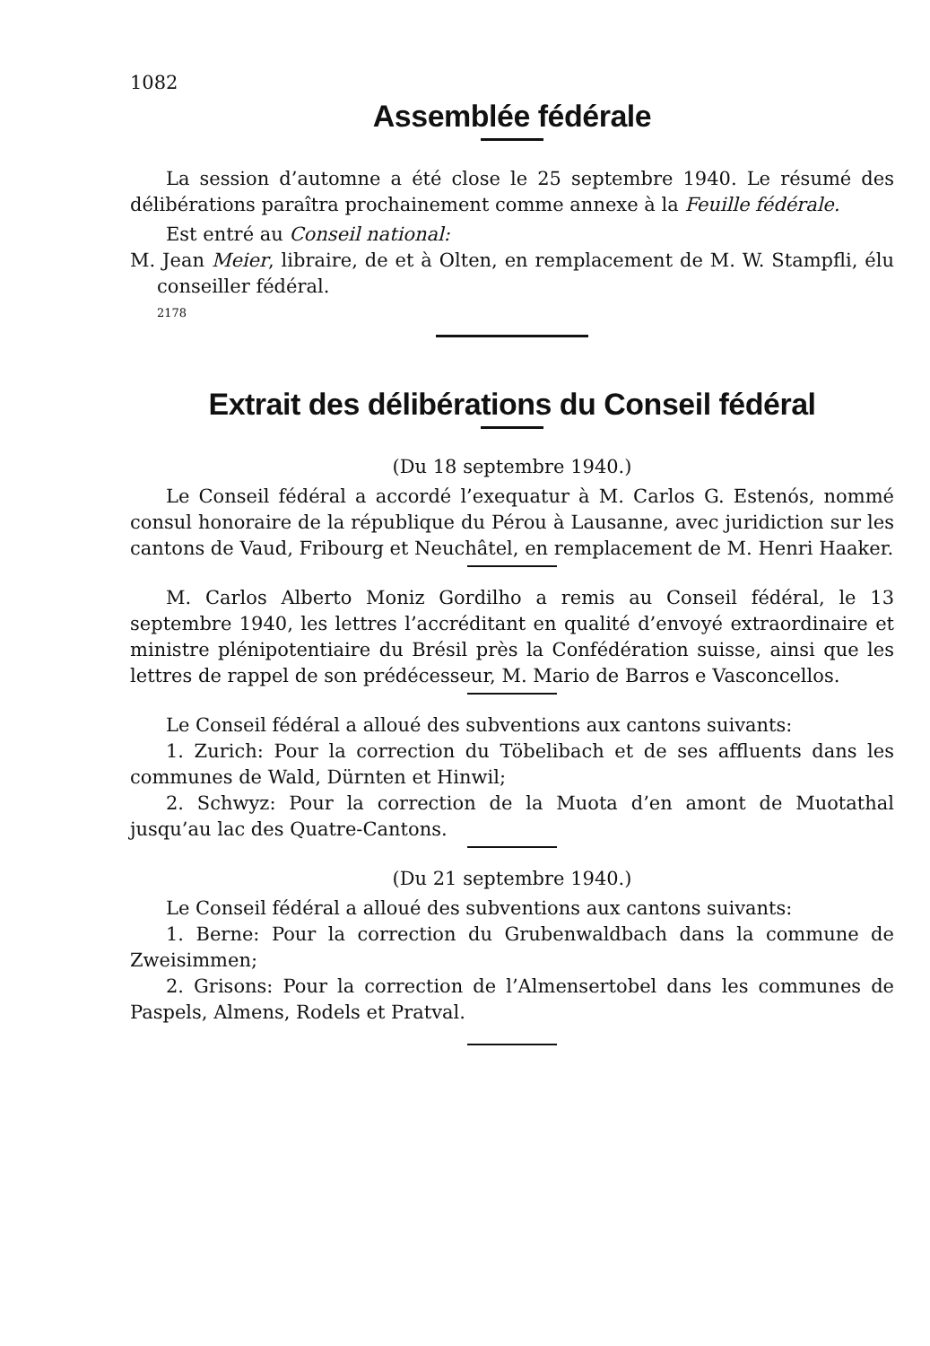1082
Assemblée fédérale
La session d’automne a été close le 25 septembre 1940. Le résumé des délibérations paraîtra prochainement comme annexe à la Feuille fédérale.
Est entré au Conseil national:
M. Jean Meier, libraire, de et à Olten, en remplacement de M. W. Stampfli, élu conseiller fédéral.
2178
Extrait des délibérations du Conseil fédéral
(Du 18 septembre 1940.)
Le Conseil fédéral a accordé l’exequatur à M. Carlos G. Estenós, nommé consul honoraire de la république du Pérou à Lausanne, avec juridiction sur les cantons de Vaud, Fribourg et Neuchâtel, en remplacement de M. Henri Haaker.
M. Carlos Alberto Moniz Gordilho a remis au Conseil fédéral, le 13 septembre 1940, les lettres l’accréditant en qualité d’envoyé extraordinaire et ministre plénipotentiaire du Brésil près la Confédération suisse, ainsi que les lettres de rappel de son prédécesseur, M. Mario de Barros e Vasconcellos.
Le Conseil fédéral a alloué des subventions aux cantons suivants:
1. Zurich: Pour la correction du Töbelibach et de ses affluents dans les communes de Wald, Dürnten et Hinwil;
2. Schwyz: Pour la correction de la Muota d’en amont de Muotathal jusqu’au lac des Quatre-Cantons.
(Du 21 septembre 1940.)
Le Conseil fédéral a alloué des subventions aux cantons suivants:
1. Berne: Pour la correction du Grubenwaldbach dans la commune de Zweisimmen;
2. Grisons: Pour la correction de l’Almensertobel dans les communes de Paspels, Almens, Rodels et Pratval.